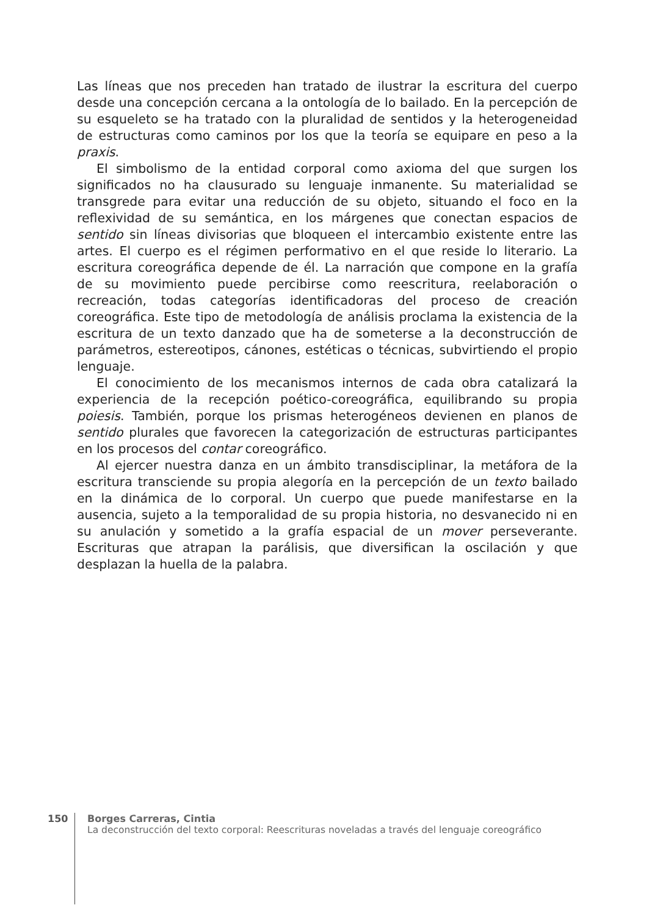Las líneas que nos preceden han tratado de ilustrar la escritura del cuerpo desde una concepción cercana a la ontología de lo bailado. En la percepción de su esqueleto se ha tratado con la pluralidad de sentidos y la heterogeneidad de estructuras como caminos por los que la teoría se equipare en peso a la praxis.
El simbolismo de la entidad corporal como axioma del que surgen los significados no ha clausurado su lenguaje inmanente. Su materialidad se transgrede para evitar una reducción de su objeto, situando el foco en la reflexividad de su semántica, en los márgenes que conectan espacios de sentido sin líneas divisorias que bloqueen el intercambio existente entre las artes. El cuerpo es el régimen performativo en el que reside lo literario. La escritura coreográfica depende de él. La narración que compone en la grafía de su movimiento puede percibirse como reescritura, reelaboración o recreación, todas categorías identificadoras del proceso de creación coreográfica. Este tipo de metodología de análisis proclama la existencia de la escritura de un texto danzado que ha de someterse a la deconstrucción de parámetros, estereotipos, cánones, estéticas o técnicas, subvirtiendo el propio lenguaje.
El conocimiento de los mecanismos internos de cada obra catalizará la experiencia de la recepción poético-coreográfica, equilibrando su propia poiesis. También, porque los prismas heterogéneos devienen en planos de sentido plurales que favorecen la categorización de estructuras participantes en los procesos del contar coreográfico.
Al ejercer nuestra danza en un ámbito transdisciplinar, la metáfora de la escritura transciende su propia alegoría en la percepción de un texto bailado en la dinámica de lo corporal. Un cuerpo que puede manifestarse en la ausencia, sujeto a la temporalidad de su propia historia, no desvanecido ni en su anulación y sometido a la grafía espacial de un mover perseverante. Escrituras que atrapan la parálisis, que diversifican la oscilación y que desplazan la huella de la palabra.
150 Borges Carreras, Cintia
La deconstrucción del texto corporal: Reescrituras noveladas a través del lenguaje coreográfico